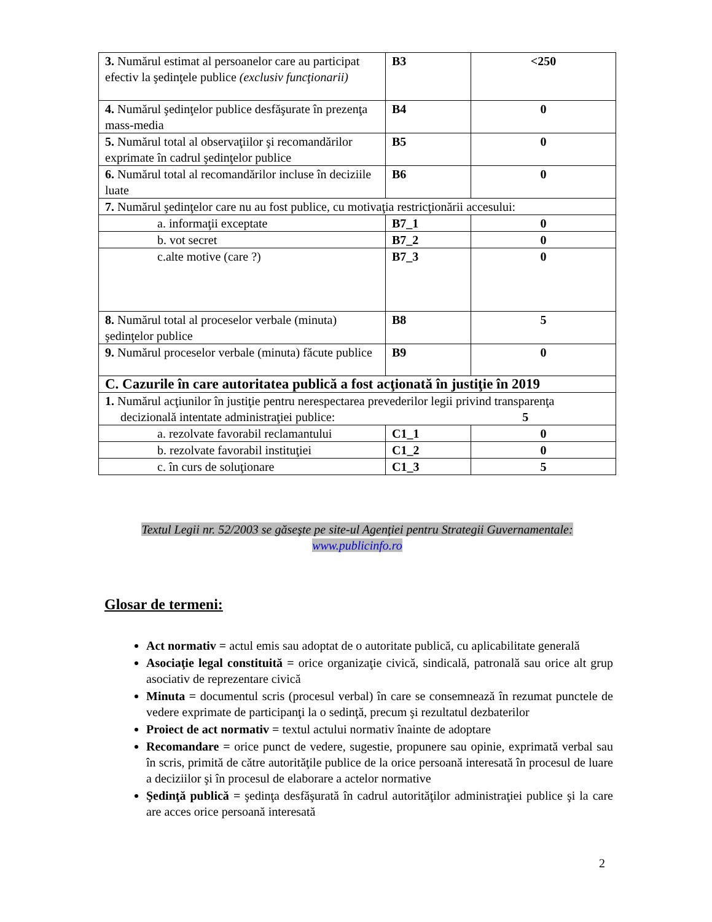| 3. Numărul estimat al persoanelor care au participat efectiv la şedinţele publice (exclusiv funcţionarii) | B3 | <250 |
| 4. Numărul şedinţelor publice desfăşurate în prezenţa mass-media | B4 | 0 |
| 5. Numărul total al observaţiilor şi recomandărilor exprimate în cadrul şedinţelor publice | B5 | 0 |
| 6. Numărul total al recomandărilor incluse în deciziile luate | B6 | 0 |
| 7. Numărul şedinţelor care nu au fost publice, cu motivaţia restricţionării accesului: | | |
| a. informaţii exceptate | B7_1 | 0 |
| b. vot secret | B7_2 | 0 |
| c.alte motive (care ?) | B7_3 | 0 |
| 8. Numărul total al proceselor verbale (minuta) şedinţelor publice | B8 | 5 |
| 9. Numărul proceselor verbale (minuta) făcute publice | B9 | 0 |
| C. Cazurile în care autoritatea publică a fost acţionată în justiţie în 2019 | | |
| 1. Numărul acţiunilor în justiţie pentru nerespectarea prevederilor legii privind transparenţa decizională intentate administraţiei publice: 5 | | |
| a. rezolvate favorabil reclamantului | C1_1 | 0 |
| b. rezolvate favorabil instituţiei | C1_2 | 0 |
| c. în curs de soluţionare | C1_3 | 5 |
Textul Legii nr. 52/2003 se găseşte pe site-ul Agenţiei pentru Strategii Guvernamentale:
www.publicinfo.ro
Glosar de termeni:
Act normativ = actul emis sau adoptat de o autoritate publică, cu aplicabilitate generală
Asociaţie legal constituită = orice organizaţie civică, sindicală, patronală sau orice alt grup asociativ de reprezentare civică
Minuta = documentul scris (procesul verbal) în care se consemnează în rezumat punctele de vedere exprimate de participanţi la o sedinţă, precum şi rezultatul dezbaterilor
Proiect de act normativ = textul actului normativ înainte de adoptare
Recomandare = orice punct de vedere, sugestie, propunere sau opinie, exprimată verbal sau în scris, primită de către autorităţile publice de la orice persoană interesată în procesul de luare a deciziilor şi în procesul de elaborare a actelor normative
Şedinţă publică = şedinţa desfăşurată în cadrul autorităţilor administraţiei publice şi la care are acces orice persoană interesată
2